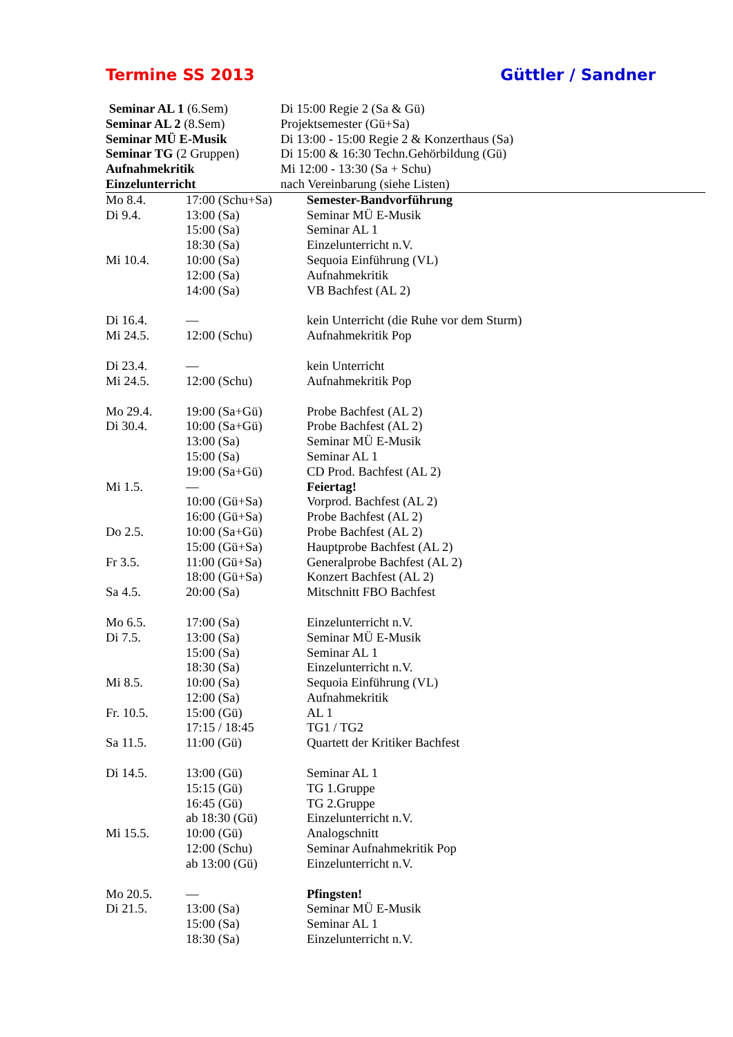Termine SS 2013 Güttler / Sandner
| Seminar AL 1 (6.Sem) | Di 15:00 Regie 2 (Sa & Gü) |
| Seminar AL 2 (8.Sem) | Projektsemester (Gü+Sa) |
| Seminar MÜ E-Musik | Di 13:00 - 15:00 Regie 2 & Konzerthaus (Sa) |
| Seminar TG (2 Gruppen) | Di 15:00 & 16:30 Techn.Gehörbildung (Gü) |
| Aufnahmekritik | Mi 12:00 - 13:30 (Sa + Schu) |
| Einzelunterricht | nach Vereinbarung (siehe Listen) |
| Mo 8.4. | 17:00 (Schu+Sa) | Semester-Bandvorführung |
| Di 9.4. | 13:00 (Sa) | Seminar MÜ E-Musik |
| | 15:00 (Sa) | Seminar AL 1 |
| | 18:30 (Sa) | Einzelunterricht n.V. |
| Mi 10.4. | 10:00 (Sa) | Sequoia Einführung (VL) |
| | 12:00 (Sa) | Aufnahmekritik |
| | 14:00 (Sa) | VB Bachfest (AL 2) |
| Di 16.4. | — | kein Unterricht (die Ruhe vor dem Sturm) |
| Mi 24.5. | 12:00 (Schu) | Aufnahmekritik Pop |
| Di 23.4. | — | kein Unterricht |
| Mi 24.5. | 12:00 (Schu) | Aufnahmekritik Pop |
| Mo 29.4. | 19:00 (Sa+Gü) | Probe Bachfest (AL 2) |
| Di 30.4. | 10:00 (Sa+Gü) | Probe Bachfest (AL 2) |
| | 13:00 (Sa) | Seminar MÜ E-Musik |
| | 15:00 (Sa) | Seminar AL 1 |
| | 19:00 (Sa+Gü) | CD Prod. Bachfest (AL 2) |
| Mi 1.5. | — | Feiertag! |
| | 10:00 (Gü+Sa) | Vorprod. Bachfest (AL 2) |
| | 16:00 (Gü+Sa) | Probe Bachfest (AL 2) |
| Do 2.5. | 10:00 (Sa+Gü) | Probe Bachfest (AL 2) |
| | 15:00 (Gü+Sa) | Hauptprobe Bachfest (AL 2) |
| Fr 3.5. | 11:00 (Gü+Sa) | Generalprobe Bachfest (AL 2) |
| | 18:00 (Gü+Sa) | Konzert Bachfest (AL 2) |
| Sa 4.5. | 20:00 (Sa) | Mitschnitt FBO Bachfest |
| Mo 6.5. | 17:00 (Sa) | Einzelunterricht n.V. |
| Di 7.5. | 13:00 (Sa) | Seminar MÜ E-Musik |
| | 15:00 (Sa) | Seminar AL 1 |
| | 18:30 (Sa) | Einzelunterricht n.V. |
| Mi 8.5. | 10:00 (Sa) | Sequoia Einführung (VL) |
| | 12:00 (Sa) | Aufnahmekritik |
| Fr. 10.5. | 15:00 (Gü) | AL 1 |
| | 17:15 / 18:45 | TG1 / TG2 |
| Sa 11.5. | 11:00 (Gü) | Quartett der Kritiker Bachfest |
| Di 14.5. | 13:00 (Gü) | Seminar AL 1 |
| | 15:15 (Gü) | TG 1.Gruppe |
| | 16:45 (Gü) | TG 2.Gruppe |
| | ab 18:30 (Gü) | Einzelunterricht n.V. |
| Mi 15.5. | 10:00 (Gü) | Analogschnitt |
| | 12:00 (Schu) | Seminar Aufnahmekritik Pop |
| | ab 13:00 (Gü) | Einzelunterricht n.V. |
| Mo 20.5. | — | Pfingsten! |
| Di 21.5. | 13:00 (Sa) | Seminar MÜ E-Musik |
| | 15:00 (Sa) | Seminar AL 1 |
| | 18:30 (Sa) | Einzelunterricht n.V. |